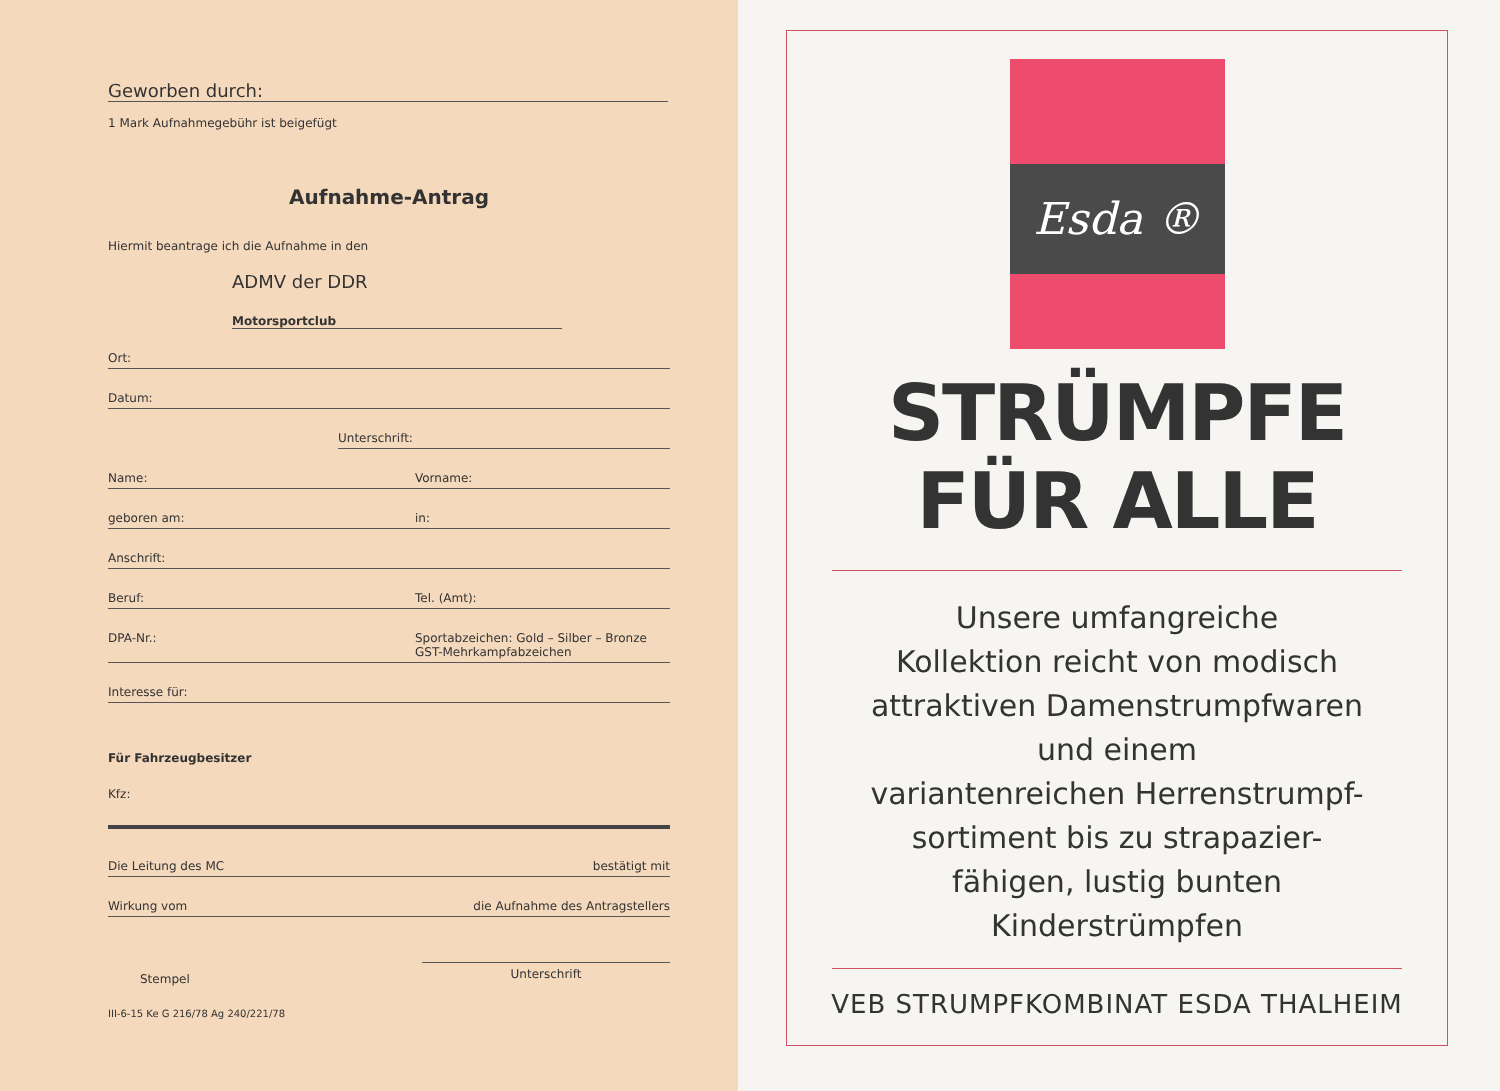Geworben durch:
1 Mark Aufnahmegebühr ist beigefügt
Aufnahme-Antrag
Hiermit beantrage ich die Aufnahme in den
ADMV der DDR
Motorsportclub
Ort:
Datum:
Unterschrift:
Name: Vorname:
geboren am: in:
Anschrift:
Beruf: Tel. (Amt):
DPA-Nr.: Sportabzeichen: Gold – Silber – Bronze
GST-Mehrkampfabzeichen
Interesse für:
Für Fahrzeugbesitzer
Kfz:
Die Leitung des MC bestätigt mit
Wirkung vom die Aufnahme des Antragstellers
Stempel Unterschrift
III-6-15 Ke G 216/78 Ag 240/221/78
Esda ®
STRÜMPFE
FÜR ALLE
Unsere umfangreiche
Kollektion reicht von modisch
attraktiven Damenstrumpfwaren
und einem
variantenreichen Herrenstrumpf-
sortiment bis zu strapazier-
fähigen, lustig bunten
Kinderstrümpfen
VEB STRUMPFKOMBINAT ESDA THALHEIM